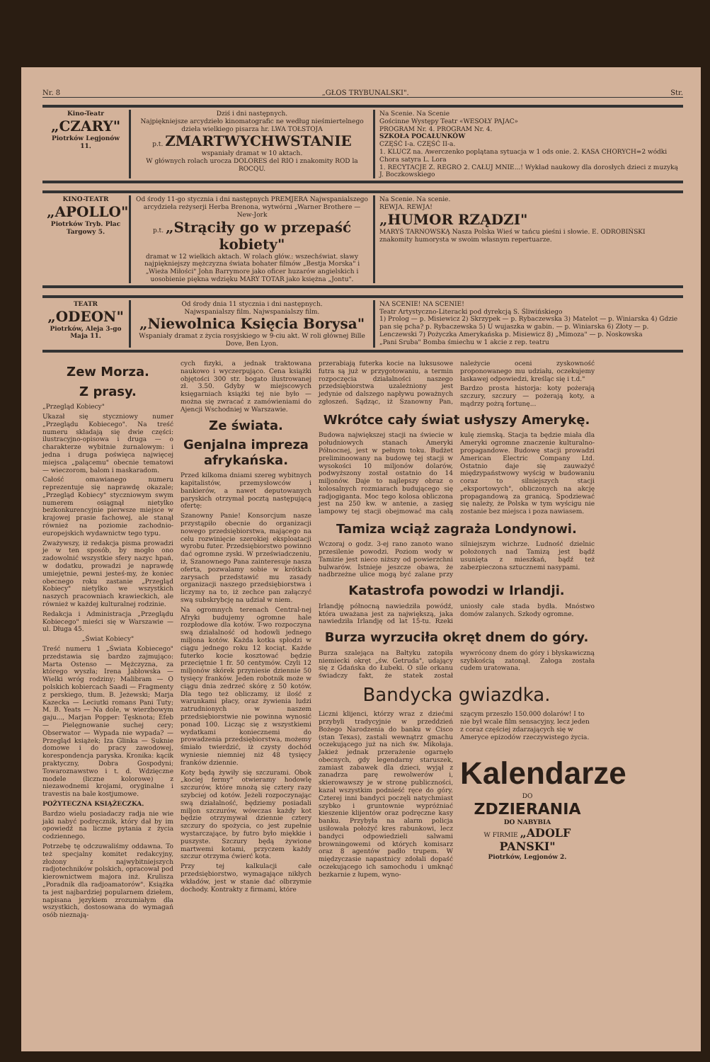Nr. 8 „GŁOS TRYBUNALSKI". Str.
Kino-Teatr
„CZARY"
Piotrków Legjonów 11.
Dziś i dni następnych.
Najpiękniejsze arcydzieło kinomatografic ne według nieśmiertelnego dzieła wielkiego pisarza hr. LWA TOŁSTOJA
p.t. ZMARTWYCHWSTANIE
wspaniały dramat w 10 aktach.
W głównych rolach urocza DOLORES del RIO i znakomity ROD la ROCQU.
Na Scenie. Na Scenie
Gościnne Występy Teatr «WESOŁY PAJAC»
PROGRAM Nr. 4. PROGRAM Nr. 4.
SZKOŁA POCAŁUNKÓW
CZĘŚĆ I-a. CZĘŚĆ II-a.
1. KLUCZ na. Awerczenko poplątana sytuacja w 1 ods onie. 2. KASA CHORYCH=2 wódki Chora satyra L. Lora
1. RECYTACJE Z. REGRO 2. CAŁUJ MNIE...! Wykład naukowy dla dorosłych dzieci z muzyką J. Boczkowskiego
KINO-TEATR
„APOLLO"
Piotrków Tryb. Plac Targowy 5.
Od środy 11-go stycznia i dni następnych PREMJERA Najwspanialszego arcydzieła reżyserji Herba Brenona, wytwórni „Warner Brothere — New-Jork
p.t. „Strąciły go w przepaść kobiety"
dramat w 12 wielkich aktach. W rolach głów.: wszechświat. sławy najpiękniejszy mężczyzna świata bohater filmów „Bestja Morska" i „Wieża Miłości" John Barrymore jako oficer huzarów angielskich i uosobienie piękna wdzięku MARY TOTAR jako księżna „Jontu".
Na Scenie. Na scenie.
REWJA. REWJA!
„HUMOR RZĄDZI"
MARYŚ TARNOWSKĄ Nasza Polska Wieś w tańcu pieśni i słowie. E. ODROBIŃSKI znakomity humorysta w swoim własnym repertuarze.
TEATR
„ODEON"
Piotrków, Aleja 3-go Maja 11.
Od środy dnia 11 stycznia i dni następnych.
Najwspanialszy film. Najwspanialszy film.
„Niewolnica Księcia Borysa"
Wspaniały dramat z życia rosyjskiego w 9-ciu akt. W roli głównej Bille Dove, Ben Lyon.
NA SCENIE! NA SCENIE!
Teatr Artystyczno-Literacki pod dyrekcją S. Śliwińskiego
1) Prolog — p. Misiewicz 2) Skrzypek — p. Rybaczewska 3) Matelot — p. Winiarska 4) Gdzie pan się pcha? p. Rybaczewska 5) U wujaszka w gabin. — p. Winiarska 6) Złoty — p. Lenczewski 7) Pożyczka Amerykańska p. Misiewicz 8) „Mimoza" — p. Noskowska
„Pani Sruba" Bomba śmiechu w 1 akcie z rep. teatru
Zew Morza.
Z prasy.
„Przegląd Kobiecy"
Ukazał się styczniowy numer „Przeglądu Kobiecego". Na treść numeru składają się dwie części: ilustracyjno-opisowa i druga — o charakterze wybitnie żurnalowym: i jedna i druga poświęca najwięcej miejsca „palącemu" obecnie tematowi — wieczorom, balom i maskaradom.
Całość omawianego numeru reprezentuje się naprawdę okazale; „Przegląd Kobiecy" styczniowym swym numerem osiągnął nietylko bezkonkurencyjnie pierwsze miejsce w krajowej prasie fachowej, ale stanął również na poziomie zachodnio-europejskich wydawnictw tego typu.
Zważywszy, iż redakcja pisma prowadzi je w ten sposób, by mogło ono zadowolnić wszystkie sfery nazyc hpań, w dodatku, prowadzi je naprawdę umiejętnie, pewni jesteś-my, że koniec obecnego roku zastanie „Przegląd Kobiecy" nietylko we wszystkich naszych pracowniach krawieckich, ale również w każdej kulturalnej rodzinie.
Redakcja i Administracja „Przeglądu Kobiecego" mieści się w Warszawie — ul. Długa 45.
„Świat Kobiecy"
Treść numeru 1 „Świata Kobiecego" przedstawia się bardzo zajmująco: Marta Ostenso — Mężczyzna, za którego wyszła; Irena Jabłowska — Wielki wróg rodziny; Malibram — O polskich kobiercach Saadi — Fragmenty z perskiego, tłum. B. Jeżewski; Marja Kazecka — Leciutki romans Pani Tuty; M. B. Yeats — Na dole, w wierzbowym gaju..., Marjan Popper: Tęsknota; Efeb — Pielęgnowanie suchej cery; Obserwator — Wypada nie wypada? — Przegląd książek; Iza Glinka — Suknie domowe i do pracy zawodowej, korespondencja paryska. Kronika: kącik praktyczny, Dobra Gospodyni; Towaroznawstwo i t. d. Wdzięczne modele (liczne kolorowe) z niezawodnemi krojami, oryginalne i travestis na bale kostjumowe.
POŻYTECZNA KSIĄŻECZKA.
Bardzo wielu posiadaczy radja nie wie jaki nabyć podręcznik, który dał by im opowiedź na liczne pytania z życia codziennego.
Potrzebę tę odczuwaliśmy oddawna. To też specjalny komitet redakcyjny, złożony z najwybitniejszych radjotechników polskich, opracował pod kierownictwem majora inż. Krulisza „Poradnik dla radjoamatorów". Książka ta jest najbardziej popularnem dziełem, napisana językiem zrozumiałym dla wszystkich, dostosowana do wymagań osób nieznają-
cych fizyki, a jednak traktowana naukowo i wyczerpująco. Cena książki objętości 300 str. bogato ilustrowanej zł. 3.50. Gdyby w miejscowych księgarniach książki tej nie było — można się zwracać z zamówieniami do Ajencji Wschodniej w Warszawie.
Ze świata.
Genjalna impreza afrykańska.
Przed kilkoma dniami szereg wybitnych kapitalistów, przemysłowców i bankierów, a nawet deputowanych paryskich otrzymał pocztą następującą ofertę:
Szanowny Panie! Konsorcjum nasze przystąpiło obecnie do organizacji nowego przedsiębiorstwa, mającego na celu rozwinięcie szerokiej eksploatacji wyrobu futer. Przedsiębiorstwo powinno dać ogromne zyski. W przeświadczeniu, iż, Szanownego Pana zainteresuje nasza oferta, pozwalamy sobie w krótkich zarysach przedstawić mu zasady organizacji naszego przedsiębiorstwa i liczymy na to, iż zechce pan załączyć swą subskrybcję na udział w niem.
Na ogromnych terenach Central-nej Afryki budujemy ogromne hale rozpłodowe dla kotów. T-wo rozpoczyna swą działalność od hodowli jednego miljona kotów. Każda kotka spłodzi w ciągu jednego roku 12 kociąt. Każde futerko kocie kosztować będzie przeciętnie 1 fr. 50 centymów. Czyli 12 miljonów skórek przyniesie dziennie 50 tysięcy franków. Jeden robotnik może w ciągu dnia zedrzeć skórę z 50 kotów. Dla tego też obliczamy, iż ilość z warunkami płacy, oraz żywienia ludzi zatrudnionych w naszem przedsiębiorstwie nie powinna wynosić ponad 100. Licząc się z wszystkiemi wydatkami koniecznemi do prowadzenia przedsiębiorstwa, możemy śmiało twierdzić, iż czysty dochód wyniesie niemniej niż 48 tysięcy franków dziennie.
Koty będą żywiły się szczurami. Obok „kociej fermy" otwieramy hodowlę szczurów, które mnożą się cztery razy szybciej od kotów. Jeżeli rozpoczynając swą działalność, będziemy posiadali miljon szczurów, wówczas każdy kot będzie otrzymywał dziennie cztery szczury do spożycia, co jest zupełnie wystarczające, by futro było miękkie i puszyste. Szczury będą żywione martwemi kotami, przyczem każdy szczur otrzyma ćwierć kota.
Przy tej kalkulacji całe przedsiębiorstwo, wymagające nikłych wkładów, jest w stanie dać olbrzymie dochody. Kontrakty z firmami, które
przerabiają futerka kocie na luksusowe futra są już w przygotowaniu, a termin rozpoczęcia działalności naszego przedsiębiorstwa uzależniony jest jedynie od dalszego napływu poważnych zgłoszeń. Sądząc, iż Szanowny Pan, należycie oceni zyskowność proponowanego mu udziału, oczekujemy łaskawej odpowiedzi, kreśląc się i t.d."
Bardzo prosta historja: koty pożerają szczury, szczury — pożerają koty, a mądrzy pożrą fortunę...
Wkrótce cały świat usłyszy Amerykę.
Budowa największej stacji na świecie w południowych stanach Ameryki Północnej, jest w pełnym toku. Budżet preliminoowany na budowę tej stacji w wysokości 10 miljonów dolarów, podwyższony został ostatnio do 14 miljonów. Daje to najlepszy obraz o kolosalnych rozmiarach budującego się radjogiganta. Moc tego kolosa obliczona jest na 250 kw. w antenie, a zasięg lampowy tej stacji obejmować ma całą kulę ziemską. Stacja ta będzie miała dla Ameryki ogromne znaczenie kulturalno-propagandowe. Budowę stacji prowadzi American Electric Company Ltd. Ostatnio daje się zauważyć międzypaństwowy wyścig w budowaniu coraz to silniejszych stacji „eksportowych", obliczonych na akcję propagandową za granicą. Spodziewać się należy, że Polska w tym wyścigu nie zostanie bez miejsca i poza nawiasem.
Tamiza wciąż zagraża Londynowi.
Wczoraj o godz. 3-ej rano zanoto wano przesilenie powodzi. Poziom wody w Tamizie jest nieco niższy od powierzchni bulwarów. Istnieje jeszcze obawa, że nadbrzeżne ulice mogą być zalane przy silniejszym wichrze. Ludność dzielnic położonych nad Tamizą jest bądź usunięta z mieszkań, bądź też zabezpieczona sztucznemi nasypami.
Katastrofa powodzi w Irlandji.
Irlandję północną nawiedziła powódź, która uważana jest za największą, jaka nawiedziła Irlandję od lat 15-tu. Rzeki uniosły całe stada bydła. Mnóstwo domów zalanych. Szkody ogromne.
Burza wyrzuciła okręt dnem do góry.
Burza szalejąca na Bałtyku zatopiła niemiecki okręt „św. Getruda", udający się z Gdańska do Łubeki. O sile orkanu świadczy fakt, że statek został wywrócony dnem do góry i błyskawiczną szybkością zatonął. Załoga została cudem uratowana.
Bandycka gwiazdka.
Liczni klijenci, którzy wraz z dziećmi przybyli tradycyjnie w przeddzień Bożego Narodzenia do banku w Cisco (stan Texas), zastali wewnątrz gmachu oczekującego już na nich św. Mikołaja. Jakież jednak przerażenie ogarnęło obecnych, gdy legendarny staruszek, zamiast zabawek dla dzieci, wyjął z zanadrza parę rewolwerów i, skierowawszy je w stronę publiczności, kazał wszystkim podnieść ręce do góry. Czterej inni bandyci poczęli natychmiast szybko i gruntownie wypróżniać kieszenie klijentów oraz podręczne kasy banku. Przybyła na alarm policja usiłowała położyć kres rabunkowi, lecz bandyci odpowiedzieli salwami browningowemi od których komisarz oraz 8 agentów padło trupem. W międzyczasie napastnicy zdołali dopaść oczekującego ich samochodu i umknąć bezkarnie z łupem, wyno-
szącym przeszło 150.000 dolarów! I to nie był wcale film sensacyjny, lecz jeden z coraz częściej zdarzających się w Ameryce epizodów rzeczywistego życia.
Kalendarze
DO
ZDZIERANIA
DO NABYBIA
W FIRMIE „ADOLF PANSKI"
Piotrków, Legjonów 2.